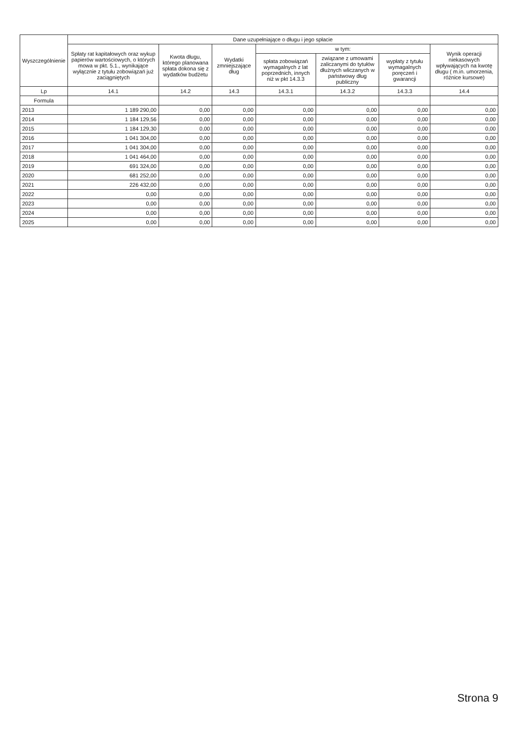| Wyszczególnienie | Dane uzupełniające o długu i jego spłacie | | | | | | |
| --- | --- | --- | --- | --- | --- | --- | --- |
| | Spłaty rat kapitałowych oraz wykup papierów wartościowych, o których mowa w pkt. 5.1., wynikające wyłącznie z tytułu zobowiązań już zaciągniętych | Kwota długu, którego planowana spłata dokona się z wydatków budżetu | Wydatki zmniejszające dług | w tym: | | | Wynik operacji niekasowych wpływających na kwotę długu ( m.in. umorzenia, różnice kursowe) |
| | | | | spłata zobowiązań wymagalnych z lat poprzednich, innych niż w pkt 14.3.3 | związane z umowami zaliczanymi do tytułów dłużnych wliczanych w państwowy dług publiczny | wypłaty z tytułu wymagalnych poręczeń i gwarancji | |
| Lp | 14.1 | 14.2 | 14.3 | 14.3.1 | 14.3.2 | 14.3.3 | 14.4 |
| Formula | | | | | | | |
| 2013 | 1 189 290,00 | 0,00 | 0,00 | 0,00 | 0,00 | 0,00 | 0,00 |
| 2014 | 1 184 129,56 | 0,00 | 0,00 | 0,00 | 0,00 | 0,00 | 0,00 |
| 2015 | 1 184 129,30 | 0,00 | 0,00 | 0,00 | 0,00 | 0,00 | 0,00 |
| 2016 | 1 041 304,00 | 0,00 | 0,00 | 0,00 | 0,00 | 0,00 | 0,00 |
| 2017 | 1 041 304,00 | 0,00 | 0,00 | 0,00 | 0,00 | 0,00 | 0,00 |
| 2018 | 1 041 464,00 | 0,00 | 0,00 | 0,00 | 0,00 | 0,00 | 0,00 |
| 2019 | 691 324,00 | 0,00 | 0,00 | 0,00 | 0,00 | 0,00 | 0,00 |
| 2020 | 681 252,00 | 0,00 | 0,00 | 0,00 | 0,00 | 0,00 | 0,00 |
| 2021 | 226 432,00 | 0,00 | 0,00 | 0,00 | 0,00 | 0,00 | 0,00 |
| 2022 | 0,00 | 0,00 | 0,00 | 0,00 | 0,00 | 0,00 | 0,00 |
| 2023 | 0,00 | 0,00 | 0,00 | 0,00 | 0,00 | 0,00 | 0,00 |
| 2024 | 0,00 | 0,00 | 0,00 | 0,00 | 0,00 | 0,00 | 0,00 |
| 2025 | 0,00 | 0,00 | 0,00 | 0,00 | 0,00 | 0,00 | 0,00 |
Strona 9